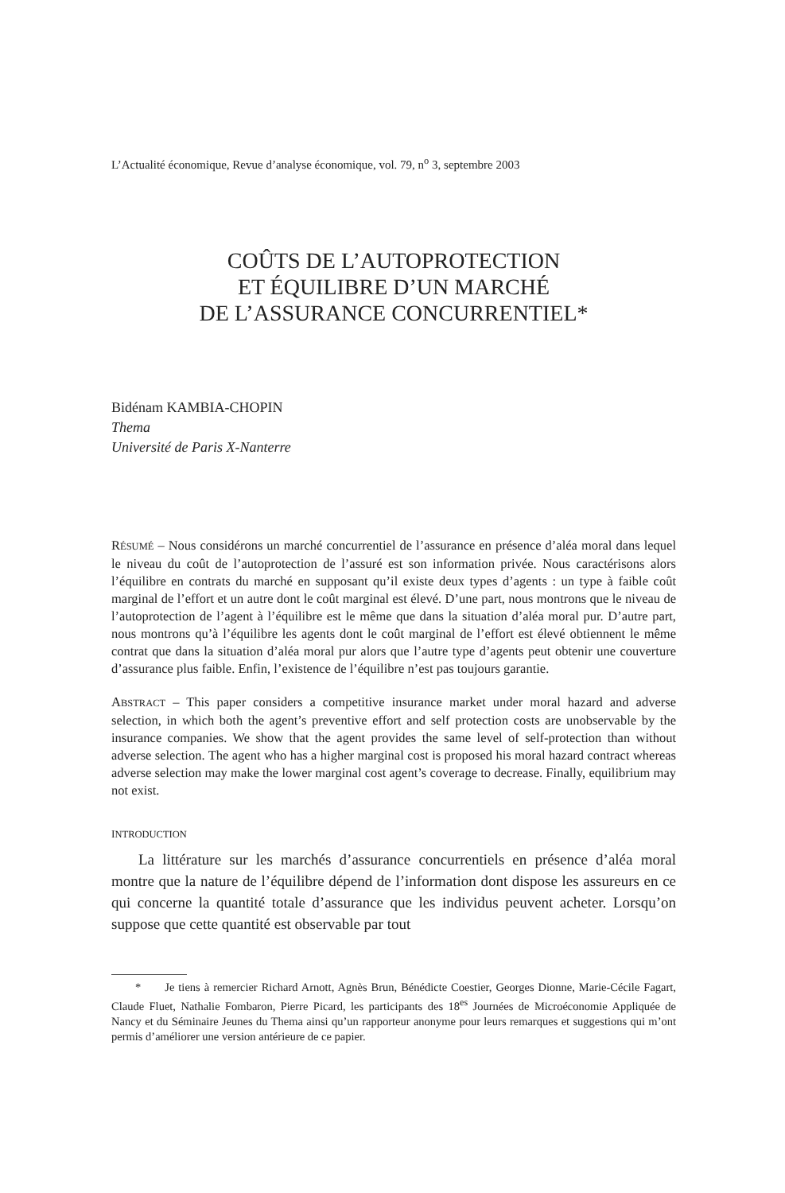L’Actualité économique, Revue d’analyse économique, vol. 79, n<sup>o</sup> 3, septembre 2003
COÛTS DE L’AUTOPROTECTION
ET ÉQUILIBRE D’UN MARCHÉ
DE L’ASSURANCE CONCURRENTIEL*
Bidénam KAMBIA-CHOPIN
Thema
Université de Paris X-Nanterre
RÉSUMÉ – Nous considérons un marché concurrentiel de l’assurance en présence d’aléa moral dans lequel le niveau du coût de l’autoprotection de l’assuré est son information privée. Nous caractérisons alors l’équilibre en contrats du marché en supposant qu’il existe deux types d’agents : un type à faible coût marginal de l’effort et un autre dont le coût marginal est élevé. D’une part, nous montrons que le niveau de l’autoprotection de l’agent à l’équilibre est le même que dans la situation d’aléa moral pur. D’autre part, nous montrons qu’à l’équilibre les agents dont le coût marginal de l’effort est élevé obtiennent le même contrat que dans la situation d’aléa moral pur alors que l’autre type d’agents peut obtenir une couverture d’assurance plus faible. Enfin, l’existence de l’équilibre n’est pas toujours garantie.
ABSTRACT – This paper considers a competitive insurance market under moral hazard and adverse selection, in which both the agent’s preventive effort and self protection costs are unobservable by the insurance companies. We show that the agent provides the same level of self-protection than without adverse selection. The agent who has a higher marginal cost is proposed his moral hazard contract whereas adverse selection may make the lower marginal cost agent’s coverage to decrease. Finally, equilibrium may not exist.
INTRODUCTION
La littérature sur les marchés d’assurance concurrentiels en présence d’aléa moral montre que la nature de l’équilibre dépend de l’information dont dispose les assureurs en ce qui concerne la quantité totale d’assurance que les individus peuvent acheter. Lorsqu’on suppose que cette quantité est observable par tout
* Je tiens à remercier Richard Arnott, Agnès Brun, Bénédicte Coestier, Georges Dionne, Marie-Cécile Fagart, Claude Fluet, Nathalie Fombaron, Pierre Picard, les participants des 18<sup>es</sup> Journées de Microéconomie Appliquée de Nancy et du Séminaire Jeunes du Thema ainsi qu’un rapporteur anonyme pour leurs remarques et suggestions qui m’ont permis d’améliorer une version antérieure de ce papier.